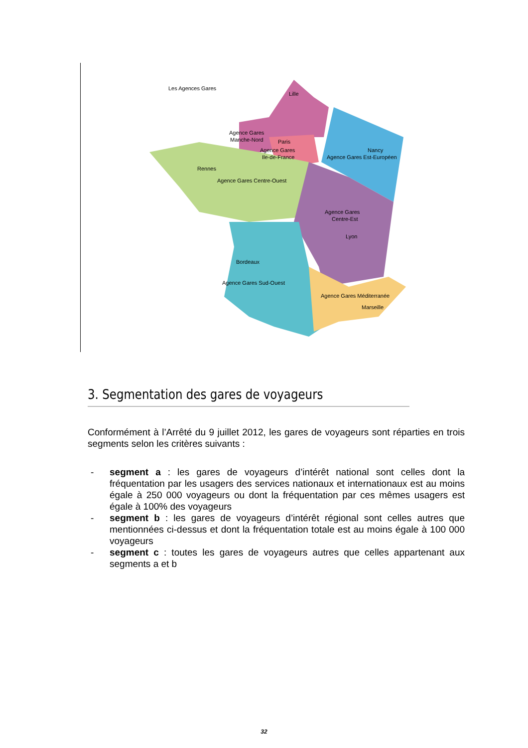Les Agences Gares
Lille
Agence Gares
Manche-Nord
Paris
Agence Gares
Ile-de-France
Nancy
Agence Gares Est-Européen
Rennes
Agence Gares Centre-Ouest
Agence Gares
Centre-Est
Lyon
Bordeaux
Agence Gares Sud-Ouest
Agence Gares Méditerranée
Marseille
3. Segmentation des gares de voyageurs
Conformément à l’Arrêté du 9 juillet 2012, les gares de voyageurs sont réparties en trois segments selon les critères suivants :
- segment a : les gares de voyageurs d’intérêt national sont celles dont la fréquentation par les usagers des services nationaux et internationaux est au moins égale à 250 000 voyageurs ou dont la fréquentation par ces mêmes usagers est égale à 100% des voyageurs
- segment b : les gares de voyageurs d’intérêt régional sont celles autres que mentionnées ci-dessus et dont la fréquentation totale est au moins égale à 100 000 voyageurs
- segment c : toutes les gares de voyageurs autres que celles appartenant aux segments a et b
32